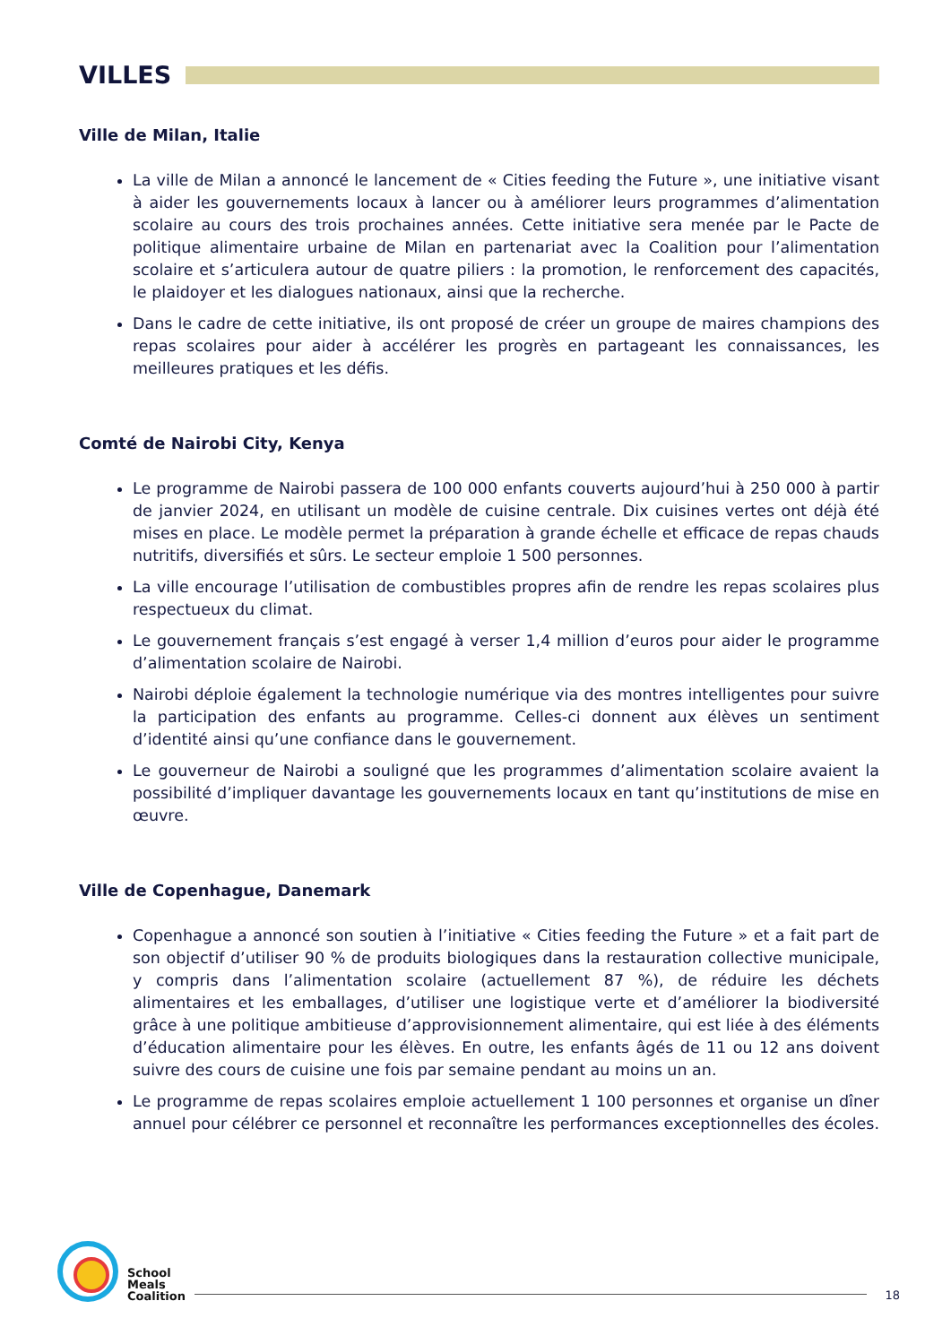VILLES
Ville de Milan, Italie
La ville de Milan a annoncé le lancement de « Cities feeding the Future », une initiative visant à aider les gouvernements locaux à lancer ou à améliorer leurs programmes d’alimentation scolaire au cours des trois prochaines années. Cette initiative sera menée par le Pacte de politique alimentaire urbaine de Milan en partenariat avec la Coalition pour l’alimentation scolaire et s’articulera autour de quatre piliers : la promotion, le renforcement des capacités, le plaidoyer et les dialogues nationaux, ainsi que la recherche.
Dans le cadre de cette initiative, ils ont proposé de créer un groupe de maires champions des repas scolaires pour aider à accélérer les progrès en partageant les connaissances, les meilleures pratiques et les défis.
Comté de Nairobi City, Kenya
Le programme de Nairobi passera de 100 000 enfants couverts aujourd’hui à 250 000 à partir de janvier 2024, en utilisant un modèle de cuisine centrale. Dix cuisines vertes ont déjà été mises en place. Le modèle permet la préparation à grande échelle et efficace de repas chauds nutritifs, diversifiés et sûrs. Le secteur emploie 1 500 personnes.
La ville encourage l’utilisation de combustibles propres afin de rendre les repas scolaires plus respectueux du climat.
Le gouvernement français s’est engagé à verser 1,4 million d’euros pour aider le programme d’alimentation scolaire de Nairobi.
Nairobi déploie également la technologie numérique via des montres intelligentes pour suivre la participation des enfants au programme. Celles-ci donnent aux élèves un sentiment d’identité ainsi qu’une confiance dans le gouvernement.
Le gouverneur de Nairobi a souligné que les programmes d’alimentation scolaire avaient la possibilité d’impliquer davantage les gouvernements locaux en tant qu’institutions de mise en œuvre.
Ville de Copenhague, Danemark
Copenhague a annoncé son soutien à l’initiative « Cities feeding the Future » et a fait part de son objectif d’utiliser 90 % de produits biologiques dans la restauration collective municipale, y compris dans l’alimentation scolaire (actuellement 87 %), de réduire les déchets alimentaires et les emballages, d’utiliser une logistique verte et d’améliorer la biodiversité grâce à une politique ambitieuse d’approvisionnement alimentaire, qui est liée à des éléments d’éducation alimentaire pour les élèves. En outre, les enfants âgés de 11 ou 12 ans doivent suivre des cours de cuisine une fois par semaine pendant au moins un an.
Le programme de repas scolaires emploie actuellement 1 100 personnes et organise un dîner annuel pour célébrer ce personnel et reconnaître les performances exceptionnelles des écoles.
School
Meals
Coalition
18